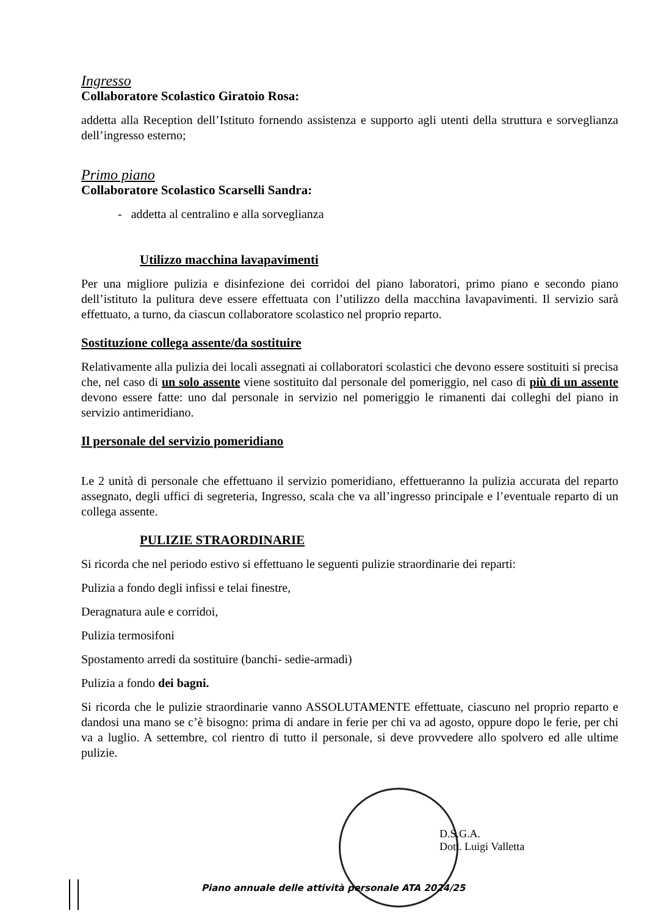Ingresso
Collaboratore Scolastico Giratoio Rosa:
addetta alla Reception dell’Istituto fornendo assistenza e supporto agli utenti della struttura e sorveglianza dell’ingresso esterno;
Primo piano
Collaboratore Scolastico Scarselli Sandra:
- addetta al centralino e alla sorveglianza
Utilizzo macchina lavapavimenti
Per una migliore pulizia e disinfezione dei corridoi del piano laboratori, primo piano e secondo piano dell’istituto la pulitura deve essere effettuata con l’utilizzo della macchina lavapavimenti. Il servizio sarà effettuato, a turno, da ciascun collaboratore scolastico nel proprio reparto.
Sostituzione collega assente/da sostituire
Relativamente alla pulizia dei locali assegnati ai collaboratori scolastici che devono essere sostituiti si precisa che, nel caso di un solo assente viene sostituito dal personale del pomeriggio, nel caso di più di un assente devono essere fatte: uno dal personale in servizio nel pomeriggio le rimanenti dai colleghi del piano in servizio antimeridiano.
Il personale del servizio pomeridiano
Le 2 unità di personale che effettuano il servizio pomeridiano, effettueranno la pulizia accurata del reparto assegnato, degli uffici di segreteria, Ingresso, scala che va all’ingresso principale e l’eventuale reparto di un collega assente.
PULIZIE STRAORDINARIE
Si ricorda che nel periodo estivo si effettuano le seguenti pulizie straordinarie dei reparti:
Pulizia a fondo degli infissi e telai finestre,
Deragnatura aule e corridoi,
Pulizia termosifoni
Spostamento arredi da sostituire (banchi- sedie-armadi)
Pulizia a fondo dei bagni.
Si ricorda che le pulizie straordinarie vanno ASSOLUTAMENTE effettuate, ciascuno nel proprio reparto e dandosi una mano se c’è bisogno: prima di andare in ferie per chi va ad agosto, oppure dopo le ferie, per chi va a luglio. A settembre, col rientro di tutto il personale, si deve provvedere allo spolvero ed alle ultime pulizie.
D.S.G.A.
Dott. Luigi Valletta
Piano annuale delle attività personale ATA 2024/25